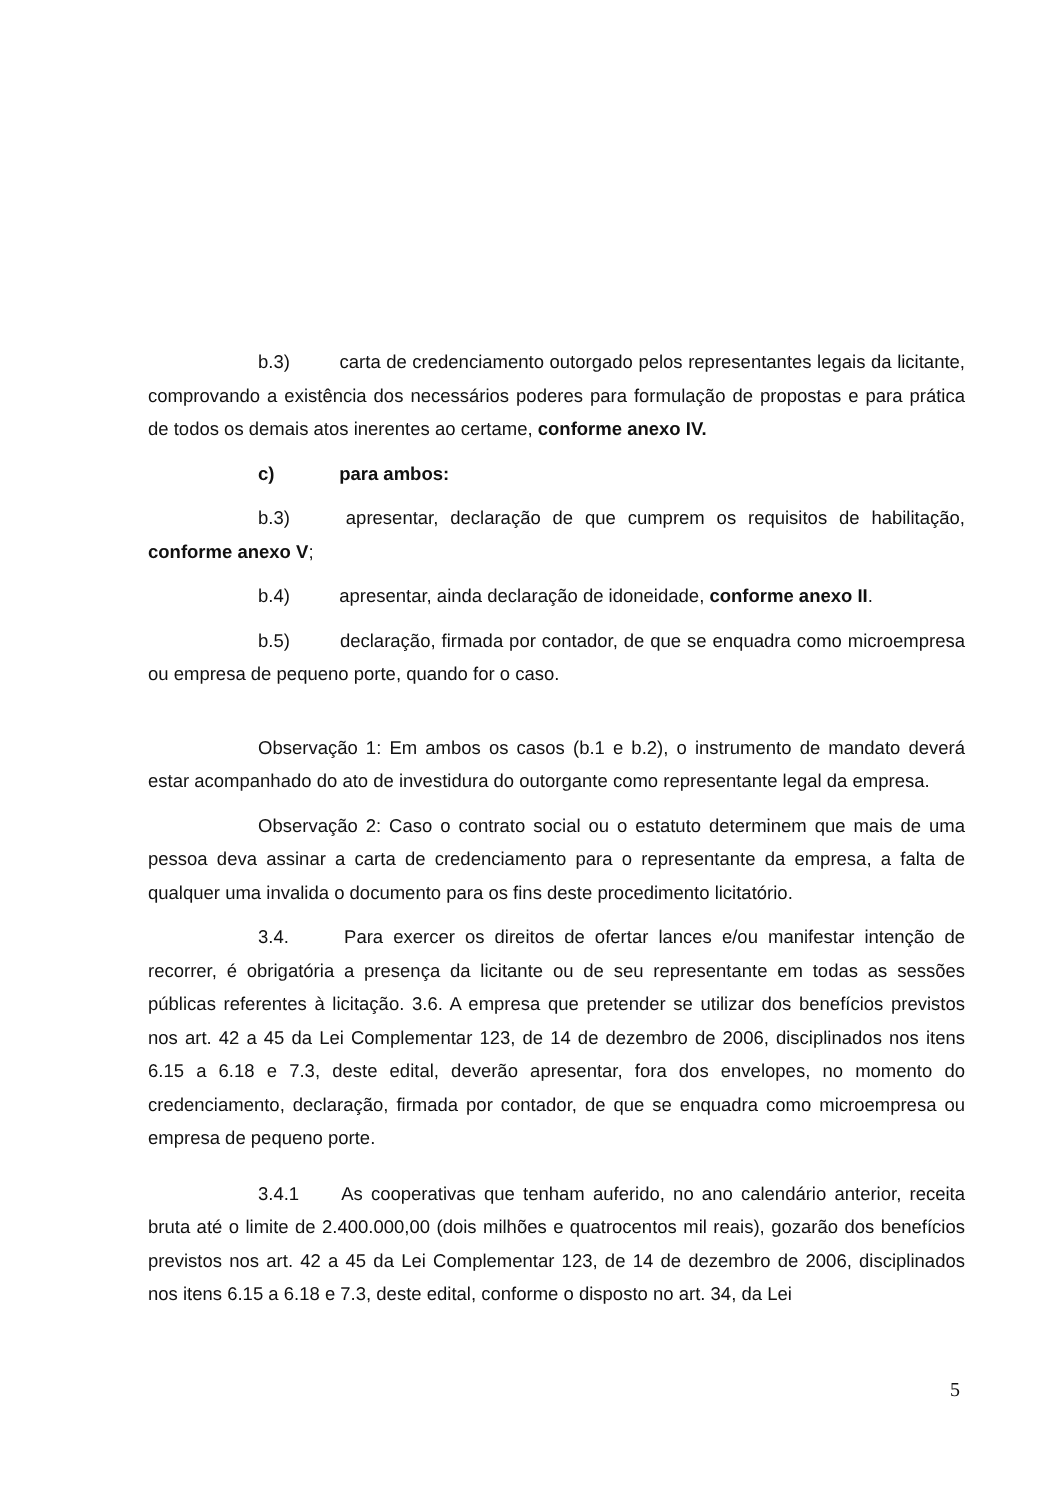b.3) carta de credenciamento outorgado pelos representantes legais da licitante, comprovando a existência dos necessários poderes para formulação de propostas e para prática de todos os demais atos inerentes ao certame, conforme anexo IV.
c) para ambos:
b.3) apresentar, declaração de que cumprem os requisitos de habilitação, conforme anexo V;
b.4) apresentar, ainda declaração de idoneidade, conforme anexo II.
b.5) declaração, firmada por contador, de que se enquadra como microempresa ou empresa de pequeno porte, quando for o caso.
Observação 1: Em ambos os casos (b.1 e b.2), o instrumento de mandato deverá estar acompanhado do ato de investidura do outorgante como representante legal da empresa.
Observação 2: Caso o contrato social ou o estatuto determinem que mais de uma pessoa deva assinar a carta de credenciamento para o representante da empresa, a falta de qualquer uma invalida o documento para os fins deste procedimento licitatório.
3.4. Para exercer os direitos de ofertar lances e/ou manifestar intenção de recorrer, é obrigatória a presença da licitante ou de seu representante em todas as sessões públicas referentes à licitação. 3.6. A empresa que pretender se utilizar dos benefícios previstos nos art. 42 a 45 da Lei Complementar 123, de 14 de dezembro de 2006, disciplinados nos itens 6.15 a 6.18 e 7.3, deste edital, deverão apresentar, fora dos envelopes, no momento do credenciamento, declaração, firmada por contador, de que se enquadra como microempresa ou empresa de pequeno porte.
3.4.1 As cooperativas que tenham auferido, no ano calendário anterior, receita bruta até o limite de 2.400.000,00 (dois milhões e quatrocentos mil reais), gozarão dos benefícios previstos nos art. 42 a 45 da Lei Complementar 123, de 14 de dezembro de 2006, disciplinados nos itens 6.15 a 6.18 e 7.3, deste edital, conforme o disposto no art. 34, da Lei
5